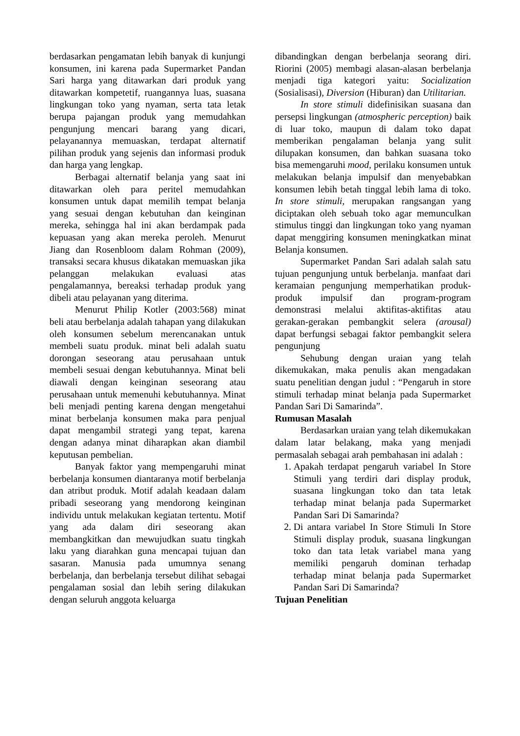berdasarkan pengamatan lebih banyak di kunjungi konsumen, ini karena pada Supermarket Pandan Sari harga yang ditawarkan dari produk yang ditawarkan kompetetif, ruangannya luas, suasana lingkungan toko yang nyaman, serta tata letak berupa pajangan produk yang memudahkan pengunjung mencari barang yang dicari, pelayanannya memuaskan, terdapat alternatif pilihan produk yang sejenis dan informasi produk dan harga yang lengkap.
Berbagai alternatif belanja yang saat ini ditawarkan oleh para peritel memudahkan konsumen untuk dapat memilih tempat belanja yang sesuai dengan kebutuhan dan keinginan mereka, sehingga hal ini akan berdampak pada kepuasan yang akan mereka peroleh. Menurut Jiang dan Rosenbloom dalam Rohman (2009), transaksi secara khusus dikatakan memuaskan jika pelanggan melakukan evaluasi atas pengalamannya, bereaksi terhadap produk yang dibeli atau pelayanan yang diterima.
Menurut Philip Kotler (2003:568) minat beli atau berbelanja adalah tahapan yang dilakukan oleh konsumen sebelum merencanakan untuk membeli suatu produk. minat beli adalah suatu dorongan seseorang atau perusahaan untuk membeli sesuai dengan kebutuhannya. Minat beli diawali dengan keinginan seseorang atau perusahaan untuk memenuhi kebutuhannya. Minat beli menjadi penting karena dengan mengetahui minat berbelanja konsumen maka para penjual dapat mengambil strategi yang tepat, karena dengan adanya minat diharapkan akan diambil keputusan pembelian.
Banyak faktor yang mempengaruhi minat berbelanja konsumen diantaranya motif berbelanja dan atribut produk. Motif adalah keadaan dalam pribadi seseorang yang mendorong keinginan individu untuk melakukan kegiatan tertentu. Motif yang ada dalam diri seseorang akan membangkitkan dan mewujudkan suatu tingkah laku yang diarahkan guna mencapai tujuan dan sasaran. Manusia pada umumnya senang berbelanja, dan berbelanja tersebut dilihat sebagai pengalaman sosial dan lebih sering dilakukan dengan seluruh anggota keluarga
dibandingkan dengan berbelanja seorang diri. Riorini (2005) membagi alasan-alasan berbelanja menjadi tiga kategori yaitu: Socialization (Sosialisasi), Diversion (Hiburan) dan Utilitarian.
In store stimuli didefinisikan suasana dan persepsi lingkungan (atmospheric perception) baik di luar toko, maupun di dalam toko dapat memberikan pengalaman belanja yang sulit dilupakan konsumen, dan bahkan suasana toko bisa memengaruhi mood, perilaku konsumen untuk melakukan belanja impulsif dan menyebabkan konsumen lebih betah tinggal lebih lama di toko. In store stimuli, merupakan rangsangan yang diciptakan oleh sebuah toko agar memunculkan stimulus tinggi dan lingkungan toko yang nyaman dapat menggiring konsumen meningkatkan minat Belanja konsumen.
Supermarket Pandan Sari adalah salah satu tujuan pengunjung untuk berbelanja. manfaat dari keramaian pengunjung memperhatikan produk-produk impulsif dan program-program demonstrasi melalui aktifitas-aktifitas atau gerakan-gerakan pembangkit selera (arousal) dapat berfungsi sebagai faktor pembangkit selera pengunjung
Sehubung dengan uraian yang telah dikemukakan, maka penulis akan mengadakan suatu penelitian dengan judul : “Pengaruh in store stimuli terhadap minat belanja pada Supermarket Pandan Sari Di Samarinda”.
Rumusan Masalah
Berdasarkan uraian yang telah dikemukakan dalam latar belakang, maka yang menjadi permasalah sebagai arah pembahasan ini adalah :
1. Apakah terdapat pengaruh variabel In Store Stimuli yang terdiri dari display produk, suasana lingkungan toko dan tata letak terhadap minat belanja pada Supermarket Pandan Sari Di Samarinda?
2. Di antara variabel In Store Stimuli In Store Stimuli display produk, suasana lingkungan toko dan tata letak variabel mana yang memiliki pengaruh dominan terhadap terhadap minat belanja pada Supermarket Pandan Sari Di Samarinda?
Tujuan Penelitian